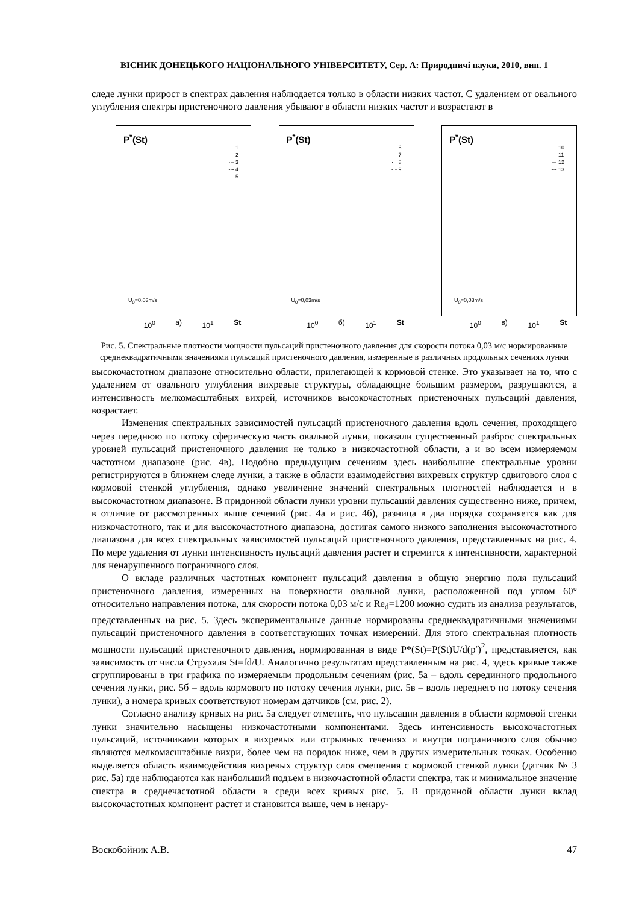ВІСНИК ДОНЕЦЬКОГО НАЦІОНАЛЬНОГО УНІВЕРСИТЕТУ, Сер. А: Природничі науки, 2010, вип. 1
следе лунки прирост в спектрах давления наблюдается только в области низких частот. С удалением от овального углубления спектры пристеночного давления убывают в области низких частот и возрастают в
P<sup>*</sup>(St)
— 1
--- 2
··· 3
-·- 4
-·- 5
U<sub>0</sub>=0,03m/s
10<sup>0</sup> а) 10<sup>1</sup> St
P<sup>*</sup>(St)
— 6
--- 7
··· 8
-·- 9
U<sub>0</sub>=0,03m/s
10<sup>0</sup> б) 10<sup>1</sup> St
P<sup>*</sup>(St)
— 10
--- 11
··· 12
-·- 13
U<sub>0</sub>=0,03m/s
10<sup>0</sup> в) 10<sup>1</sup> St
Рис. 5. Спектральные плотности мощности пульсаций пристеночного давления для скорости потока 0,03 м/с нормированные среднеквадратичными значениями пульсаций пристеночного давления, измеренные в различных продольных сечениях лунки
высокочастотном диапазоне относительно области, прилегающей к кормовой стенке. Это указывает на то, что с удалением от овального углубления вихревые структуры, обладающие большим размером, разрушаются, а интенсивность мелкомасштабных вихрей, источников высокочастотных пристеночных пульсаций давления, возрастает.
Изменения спектральных зависимостей пульсаций пристеночного давления вдоль сечения, проходящего через переднюю по потоку сферическую часть овальной лунки, показали существенный разброс спектральных уровней пульсаций пристеночного давления не только в низкочастотной области, а и во всем измеряемом частотном диапазоне (рис. 4в). Подобно предыдущим сечениям здесь наибольшие спектральные уровни регистрируются в ближнем следе лунки, а также в области взаимодействия вихревых структур сдвигового слоя с кормовой стенкой углубления, однако увеличение значений спектральных плотностей наблюдается и в высокочастотном диапазоне. В придонной области лунки уровни пульсаций давления существенно ниже, причем, в отличие от рассмотренных выше сечений (рис. 4а и рис. 4б), разница в два порядка сохраняется как для низкочастотного, так и для высокочастотного диапазона, достигая самого низкого заполнения высокочастотного диапазона для всех спектральных зависимостей пульсаций пристеночного давления, представленных на рис. 4. По мере удаления от лунки интенсивность пульсаций давления растет и стремится к интенсивности, характерной для ненарушенного пограничного слоя.
О вкладе различных частотных компонент пульсаций давления в общую энергию поля пульсаций пристеночного давления, измеренных на поверхности овальной лунки, расположенной под углом 60° относительно направления потока, для скорости потока 0,03 м/с и Re<sub>d</sub>=1200 можно судить из анализа результатов, представленных на рис. 5. Здесь экспериментальные данные нормированы среднеквадратичными значениями пульсаций пристеночного давления в соответствующих точках измерений. Для этого спектральная плотность мощности пульсаций пристеночного давления, нормированная в виде P*(St)=P(St)U/d(p′)<sup>2</sup>, представляется, как зависимость от числа Струхаля St=fd/U. Аналогично результатам представленным на рис. 4, здесь кривые также сгруппированы в три графика по измеряемым продольным сечениям (рис. 5а – вдоль серединного продольного сечения лунки, рис. 5б – вдоль кормового по потоку сечения лунки, рис. 5в – вдоль переднего по потоку сечения лунки), а номера кривых соответствуют номерам датчиков (см. рис. 2).
Согласно анализу кривых на рис. 5а следует отметить, что пульсации давления в области кормовой стенки лунки значительно насыщены низкочастотными компонентами. Здесь интенсивность высокочастотных пульсаций, источниками которых в вихревых или отрывных течениях и внутри пограничного слоя обычно являются мелкомасштабные вихри, более чем на порядок ниже, чем в других измерительных точках. Особенно выделяется область взаимодействия вихревых структур слоя смешения с кормовой стенкой лунки (датчик № 3 рис. 5а) где наблюдаются как наибольший подъем в низкочастотной области спектра, так и минимальное значение спектра в среднечастотной области в среди всех кривых рис. 5. В придонной области лунки вклад высокочастотных компонент растет и становится выше, чем в ненару-
Воскобойник А.В. 47